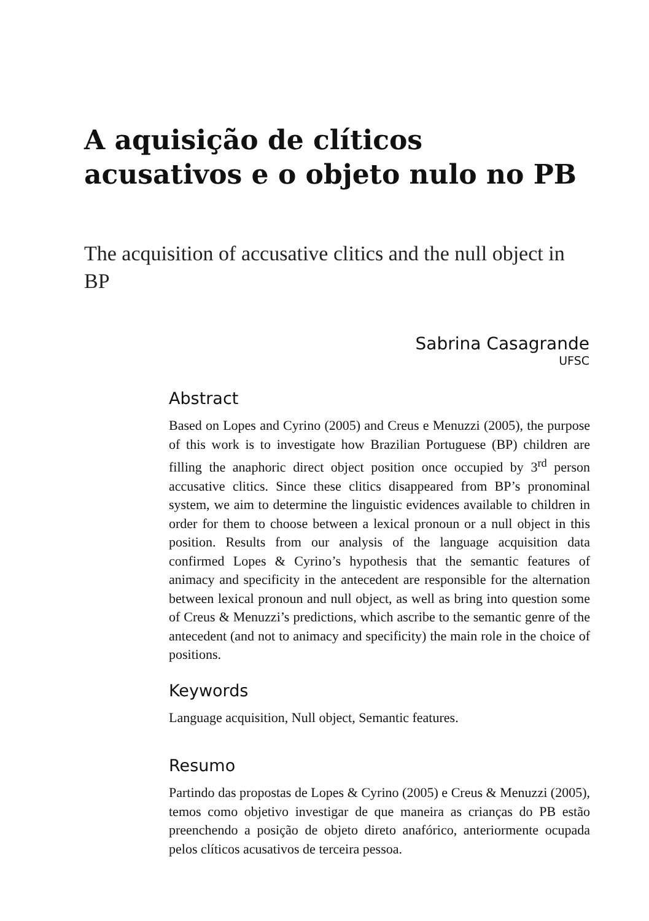A aquisição de clíticos acusativos e o objeto nulo no PB
The acquisition of accusative clitics and the null object in BP
Sabrina Casagrande
UFSC
Abstract
Based on Lopes and Cyrino (2005) and Creus e Menuzzi (2005), the purpose of this work is to investigate how Brazilian Portuguese (BP) children are filling the anaphoric direct object position once occupied by 3<sup>rd</sup> person accusative clitics. Since these clitics disappeared from BP’s pronominal system, we aim to determine the linguistic evidences available to children in order for them to choose between a lexical pronoun or a null object in this position. Results from our analysis of the language acquisition data confirmed Lopes & Cyrino’s hypothesis that the semantic features of animacy and specificity in the antecedent are responsible for the alternation between lexical pronoun and null object, as well as bring into question some of Creus & Menuzzi’s predictions, which ascribe to the semantic genre of the antecedent (and not to animacy and specificity) the main role in the choice of positions.
Keywords
Language acquisition, Null object, Semantic features.
Resumo
Partindo das propostas de Lopes & Cyrino (2005) e Creus & Menuzzi (2005), temos como objetivo investigar de que maneira as crianças do PB estão preenchendo a posição de objeto direto anafórico, anteriormente ocupada pelos clíticos acusativos de terceira pessoa.